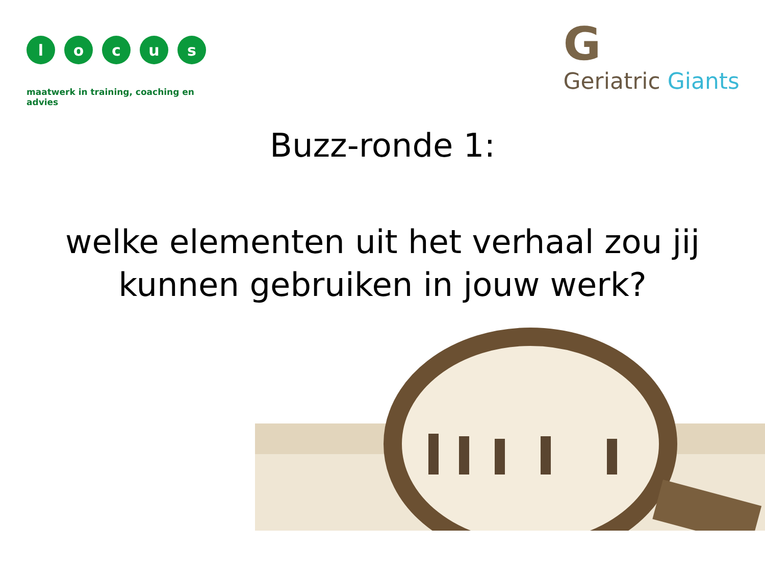l o c u s
maatwerk in training, coaching en advies
G
Geriatric Giants
Buzz-ronde 1:
welke elementen uit het verhaal zou jij kunnen gebruiken in jouw werk?